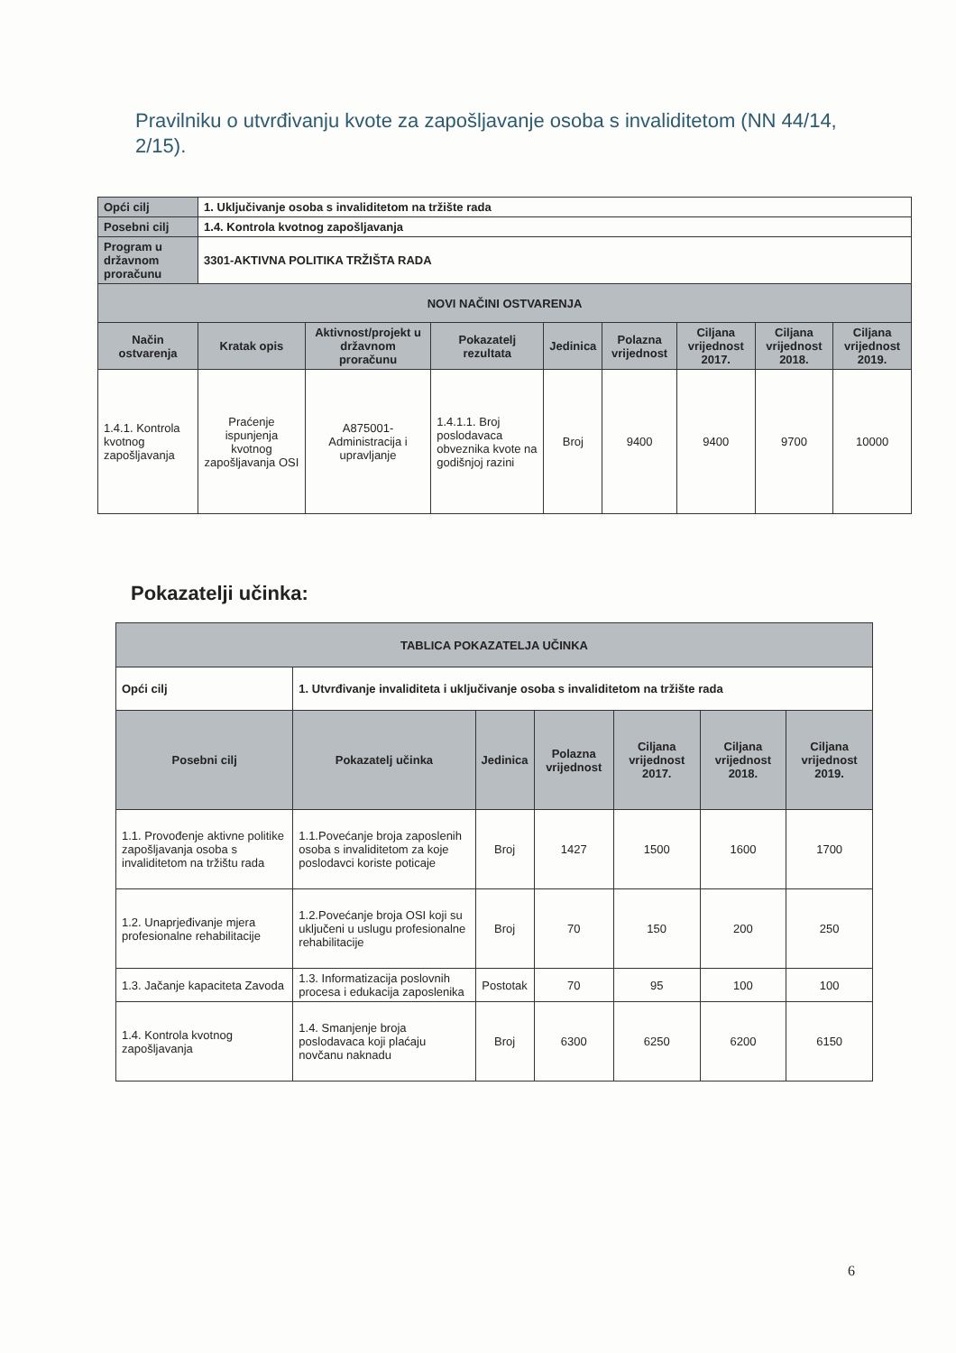Pravilniku o utvrđivanju kvote za zapošljavanje osoba s invaliditetom (NN 44/14, 2/15).
| Opći cilj | 1. Uključivanje osoba s invaliditetom na tržište rada | | | | | | | |
| Posebni cilj | 1.4. Kontrola kvotnog zapošljavanja | | | | | | | |
| Program u državnom proračunu | 3301-AKTIVNA POLITIKA TRŽIŠTA RADA | | | | | | | |
| NOVI NAČINI OSTVARENJA | | | | | | | | |
| Način ostvarenja | Kratak opis | Aktivnost/projekt u državnom proračunu | Pokazatelj rezultata | Jedinica | Polazna vrijednost | Ciljana vrijednost 2017. | Ciljana vrijednost 2018. | Ciljana vrijednost 2019. |
| 1.4.1. Kontrola kvotnog zapošljavanja | Praćenje ispunjenja kvotnog zapošljavanja OSI | A875001-Administracija i upravljanje | 1.4.1.1. Broj poslodavaca obveznika kvote na godišnjoj razini | Broj | 9400 | 9400 | 9700 | 10000 |
Pokazatelji učinka:
| TABLICA POKAZATELJA UČINKA | | | | | | |
| --- | --- | --- | --- | --- | --- | --- |
| Opći cilj | 1. Utvrđivanje invaliditeta i uključivanje osoba s invaliditetom na tržište rada | | | | | |
| Posebni cilj | Pokazatelj učinka | Jedinica | Polazna vrijednost | Ciljana vrijednost 2017. | Ciljana vrijednost 2018. | Ciljana vrijednost 2019. |
| 1.1. Provođenje aktivne politike zapošljavanja osoba s invaliditetom na tržištu rada | 1.1.Povećanje broja zaposlenih osoba s invaliditetom za koje poslodavci koriste poticaje | Broj | 1427 | 1500 | 1600 | 1700 |
| 1.2. Unaprjeđivanje mjera profesionalne rehabilitacije | 1.2.Povećanje broja OSI koji su uključeni u uslugu profesionalne rehabilitacije | Broj | 70 | 150 | 200 | 250 |
| 1.3. Jačanje kapaciteta Zavoda | 1.3. Informatizacija poslovnih procesa i edukacija zaposlenika | Postotak | 70 | 95 | 100 | 100 |
| 1.4. Kontrola kvotnog zapošljavanja | 1.4. Smanjenje broja poslodavaca koji plaćaju novčanu naknadu | Broj | 6300 | 6250 | 6200 | 6150 |
6